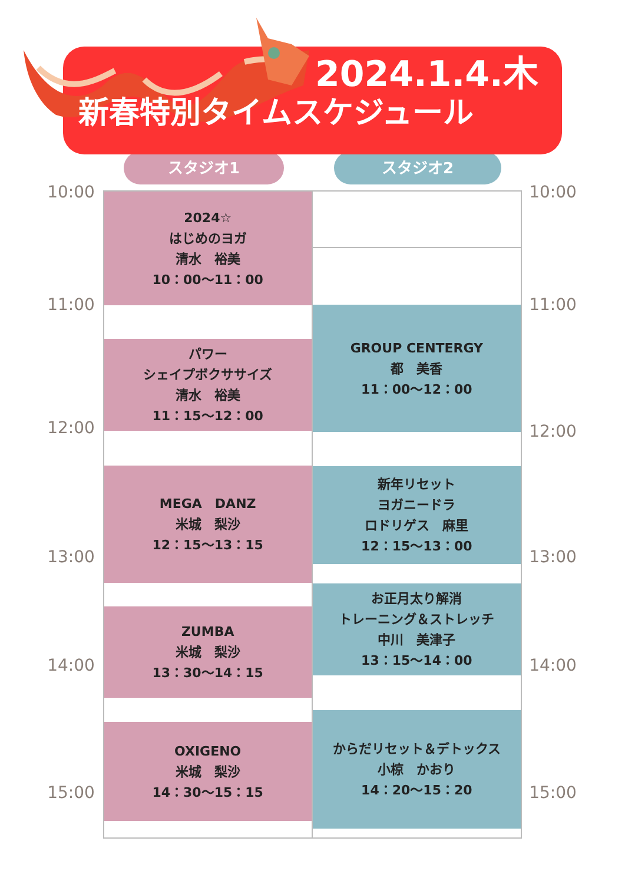2024.1.4.木
新春特別タイムスケジュール
スタジオ1 スタジオ2
10:00
11:00
12:00
13:00
14:00
15:00
2024☆
はじめのヨガ
清水　裕美
10：00～11：00
パワー
シェイプボクササイズ
清水　裕美
11：15～12：00
MEGA　DANZ
米城　梨沙
12：15～13：15
ZUMBA
米城　梨沙
13：30～14：15
OXIGENO
米城　梨沙
14：30～15：15
GROUP CENTERGY
都　美香
11：00～12：00
新年リセット
ヨガニードラ
ロドリゲス　麻里
12：15～13：00
お正月太り解消
トレーニング＆ストレッチ
中川　美津子
13：15～14：00
からだリセット＆デトックス
小椋　かおり
14：20～15：20
10:00
11:00
12:00
13:00
14:00
15:00